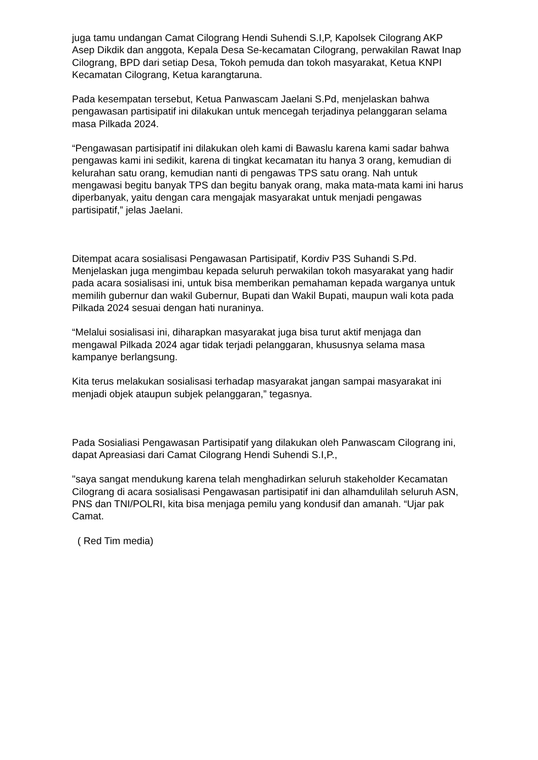juga tamu undangan Camat Cilograng Hendi Suhendi S.I,P, Kapolsek Cilograng AKP Asep Dikdik dan anggota, Kepala Desa Se-kecamatan Cilograng, perwakilan Rawat Inap Cilograng, BPD dari setiap Desa, Tokoh pemuda dan tokoh masyarakat, Ketua KNPI Kecamatan Cilograng, Ketua karangtaruna.
Pada kesempatan tersebut, Ketua Panwascam Jaelani S.Pd, menjelaskan bahwa pengawasan partisipatif ini dilakukan untuk mencegah terjadinya pelanggaran selama masa Pilkada 2024.
“Pengawasan partisipatif ini dilakukan oleh kami di Bawaslu karena kami sadar bahwa pengawas kami ini sedikit, karena di tingkat kecamatan itu hanya 3 orang, kemudian di kelurahan satu orang, kemudian nanti di pengawas TPS satu orang. Nah untuk mengawasi begitu banyak TPS dan begitu banyak orang, maka mata-mata kami ini harus diperbanyak, yaitu dengan cara mengajak masyarakat untuk menjadi pengawas partisipatif,” jelas Jaelani.
Ditempat acara sosialisasi Pengawasan Partisipatif, Kordiv P3S Suhandi S.Pd. Menjelaskan juga mengimbau kepada seluruh perwakilan tokoh masyarakat yang hadir pada acara sosialisasi ini, untuk bisa memberikan pemahaman kepada warganya untuk memilih gubernur dan wakil Gubernur, Bupati dan Wakil Bupati, maupun wali kota pada Pilkada 2024 sesuai dengan hati nuraninya.
“Melalui sosialisasi ini, diharapkan masyarakat juga bisa turut aktif menjaga dan mengawal Pilkada 2024 agar tidak terjadi pelanggaran, khususnya selama masa kampanye berlangsung.
Kita terus melakukan sosialisasi terhadap masyarakat jangan sampai masyarakat ini menjadi objek ataupun subjek pelanggaran,” tegasnya.
Pada Sosialiasi Pengawasan Partisipatif yang dilakukan oleh Panwascam Cilograng ini, dapat Apreasiasi dari Camat Cilograng Hendi Suhendi S.I,P.,
"saya sangat mendukung karena telah menghadirkan seluruh stakeholder Kecamatan Cilograng di acara sosialisasi Pengawasan partisipatif ini dan alhamdulilah seluruh ASN, PNS dan TNI/POLRI, kita bisa menjaga pemilu yang kondusif dan amanah. “Ujar pak Camat.
( Red Tim media)